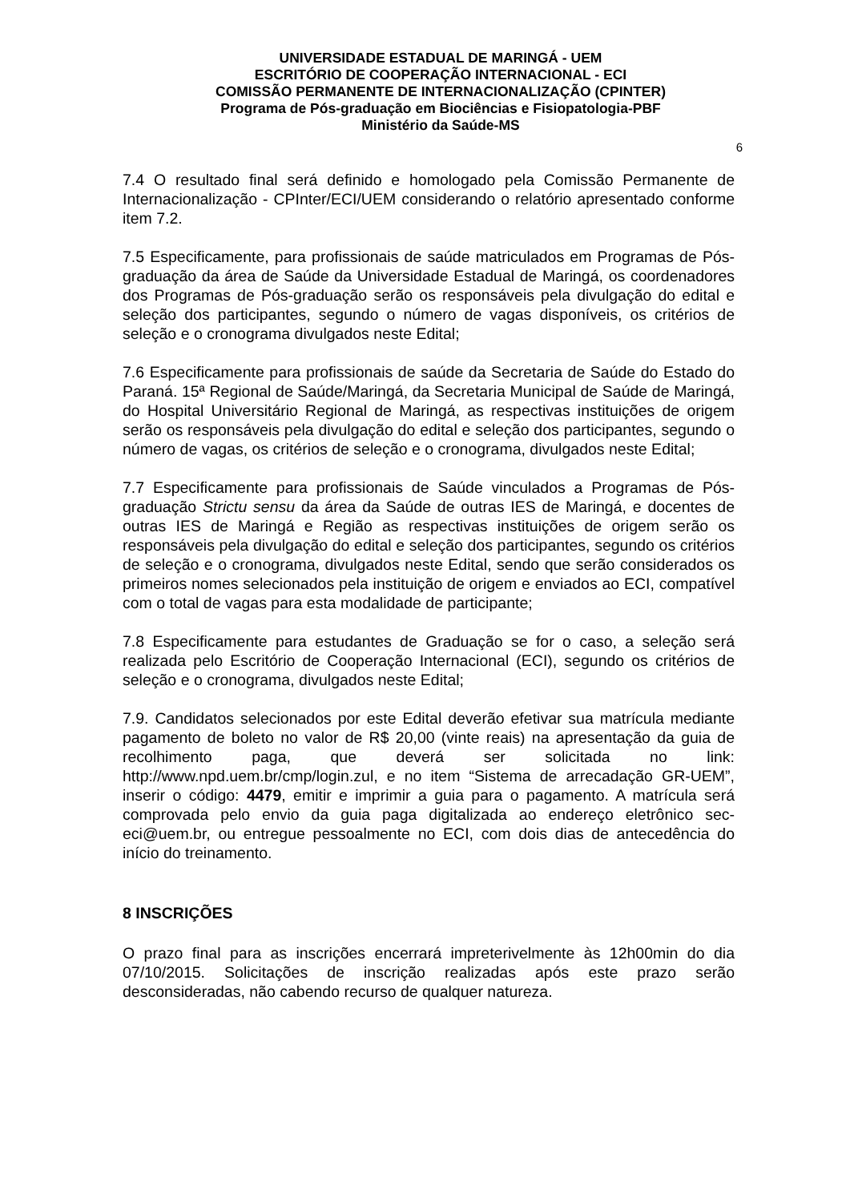UNIVERSIDADE ESTADUAL DE MARINGÁ - UEM
ESCRITÓRIO DE COOPERAÇÃO INTERNACIONAL - ECI
COMISSÃO PERMANENTE DE INTERNACIONALIZAÇÃO (CPINTER)
Programa de Pós-graduação em Biociências e Fisiopatologia-PBF
Ministério da Saúde-MS
6
7.4 O resultado final será definido e homologado pela Comissão Permanente de Internacionalização - CPInter/ECI/UEM considerando o relatório apresentado conforme item 7.2.
7.5 Especificamente, para profissionais de saúde matriculados em Programas de Pós-graduação da área de Saúde da Universidade Estadual de Maringá, os coordenadores dos Programas de Pós-graduação serão os responsáveis pela divulgação do edital e seleção dos participantes, segundo o número de vagas disponíveis, os critérios de seleção e o cronograma divulgados neste Edital;
7.6 Especificamente para profissionais de saúde da Secretaria de Saúde do Estado do Paraná. 15ª Regional de Saúde/Maringá, da Secretaria Municipal de Saúde de Maringá, do Hospital Universitário Regional de Maringá, as respectivas instituições de origem serão os responsáveis pela divulgação do edital e seleção dos participantes, segundo o número de vagas, os critérios de seleção e o cronograma, divulgados neste Edital;
7.7 Especificamente para profissionais de Saúde vinculados a Programas de Pós-graduação Strictu sensu da área da Saúde de outras IES de Maringá, e docentes de outras IES de Maringá e Região as respectivas instituições de origem serão os responsáveis pela divulgação do edital e seleção dos participantes, segundo os critérios de seleção e o cronograma, divulgados neste Edital, sendo que serão considerados os primeiros nomes selecionados pela instituição de origem e enviados ao ECI, compatível com o total de vagas para esta modalidade de participante;
7.8 Especificamente para estudantes de Graduação se for o caso, a seleção será realizada pelo Escritório de Cooperação Internacional (ECI), segundo os critérios de seleção e o cronograma, divulgados neste Edital;
7.9. Candidatos selecionados por este Edital deverão efetivar sua matrícula mediante pagamento de boleto no valor de R$ 20,00 (vinte reais) na apresentação da guia de recolhimento paga, que deverá ser solicitada no link: http://www.npd.uem.br/cmp/login.zul, e no item “Sistema de arrecadação GR-UEM”, inserir o código: 4479, emitir e imprimir a guia para o pagamento. A matrícula será comprovada pelo envio da guia paga digitalizada ao endereço eletrônico sec-eci@uem.br, ou entregue pessoalmente no ECI, com dois dias de antecedência do início do treinamento.
8 INSCRIÇÕES
O prazo final para as inscrições encerrará impreterivelmente às 12h00min do dia 07/10/2015. Solicitações de inscrição realizadas após este prazo serão desconsideradas, não cabendo recurso de qualquer natureza.